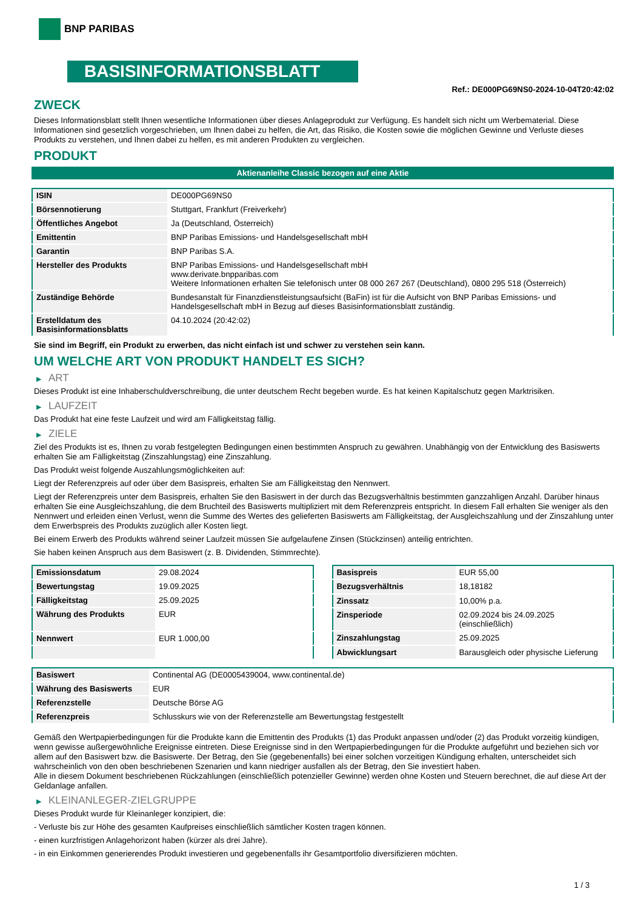BNP PARIBAS
BASISINFORMATIONSBLATT
Ref.: DE000PG69NS0-2024-10-04T20:42:02
ZWECK
Dieses Informationsblatt stellt Ihnen wesentliche Informationen über dieses Anlageprodukt zur Verfügung. Es handelt sich nicht um Werbematerial. Diese Informationen sind gesetzlich vorgeschrieben, um Ihnen dabei zu helfen, die Art, das Risiko, die Kosten sowie die möglichen Gewinne und Verluste dieses Produkts zu verstehen, und Ihnen dabei zu helfen, es mit anderen Produkten zu vergleichen.
PRODUKT
Aktienanleihe Classic bezogen auf eine Aktie
| ISIN | DE000PG69NS0 |
| Börsennotierung | Stuttgart, Frankfurt (Freiverkehr) |
| Öffentliches Angebot | Ja (Deutschland, Österreich) |
| Emittentin | BNP Paribas Emissions- und Handelsgesellschaft mbH |
| Garantin | BNP Paribas S.A. |
| Hersteller des Produkts | BNP Paribas Emissions- und Handelsgesellschaft mbH www.derivate.bnpparibas.com Weitere Informationen erhalten Sie telefonisch unter 08 000 267 267 (Deutschland), 0800 295 518 (Österreich) |
| Zuständige Behörde | Bundesanstalt für Finanzdienstleistungsaufsicht (BaFin) ist für die Aufsicht von BNP Paribas Emissions- und Handelsgesellschaft mbH in Bezug auf dieses Basisinformationsblatt zuständig. |
| Erstelldatum des Basisinformationsblatts | 04.10.2024 (20:42:02) |
Sie sind im Begriff, ein Produkt zu erwerben, das nicht einfach ist und schwer zu verstehen sein kann.
UM WELCHE ART VON PRODUKT HANDELT ES SICH?
▶ ART
Dieses Produkt ist eine Inhaberschuldverschreibung, die unter deutschem Recht begeben wurde. Es hat keinen Kapitalschutz gegen Marktrisiken.
▶ LAUFZEIT
Das Produkt hat eine feste Laufzeit und wird am Fälligkeitstag fällig.
▶ ZIELE
Ziel des Produkts ist es, Ihnen zu vorab festgelegten Bedingungen einen bestimmten Anspruch zu gewähren. Unabhängig von der Entwicklung des Basiswerts erhalten Sie am Fälligkeitstag (Zinszahlungstag) eine Zinszahlung.
Das Produkt weist folgende Auszahlungsmöglichkeiten auf:
Liegt der Referenzpreis auf oder über dem Basispreis, erhalten Sie am Fälligkeitstag den Nennwert.
Liegt der Referenzpreis unter dem Basispreis, erhalten Sie den Basiswert in der durch das Bezugsverhältnis bestimmten ganzzahligen Anzahl. Darüber hinaus erhalten Sie eine Ausgleichszahlung, die dem Bruchteil des Basiswerts multipliziert mit dem Referenzpreis entspricht. In diesem Fall erhalten Sie weniger als den Nennwert und erleiden einen Verlust, wenn die Summe des Wertes des gelieferten Basiswerts am Fälligkeitstag, der Ausgleichszahlung und der Zinszahlung unter dem Erwerbspreis des Produkts zuzüglich aller Kosten liegt.
Bei einem Erwerb des Produkts während seiner Laufzeit müssen Sie aufgelaufene Zinsen (Stückzinsen) anteilig entrichten.
Sie haben keinen Anspruch aus dem Basiswert (z. B. Dividenden, Stimmrechte).
| Emissionsdatum | 29.08.2024 |
| Bewertungstag | 19.09.2025 |
| Fälligkeitstag | 25.09.2025 |
| Währung des Produkts | EUR |
| Nennwert | EUR 1.000,00 |
| Basispreis | EUR 55,00 |
| Bezugsverhältnis | 18,18182 |
| Zinssatz | 10,00% p.a. |
| Zinsperiode | 02.09.2024 bis 24.09.2025 (einschließlich) |
| Zinszahlungstag | 25.09.2025 |
| Abwicklungsart | Barausgleich oder physische Lieferung |
| Basiswert | Continental AG (DE0005439004, www.continental.de) |
| Währung des Basiswerts | EUR |
| Referenzstelle | Deutsche Börse AG |
| Referenzpreis | Schlusskurs wie von der Referenzstelle am Bewertungstag festgestellt |
Gemäß den Wertpapierbedingungen für die Produkte kann die Emittentin des Produkts (1) das Produkt anpassen und/oder (2) das Produkt vorzeitig kündigen, wenn gewisse außergewöhnliche Ereignisse eintreten. Diese Ereignisse sind in den Wertpapierbedingungen für die Produkte aufgeführt und beziehen sich vor allem auf den Basiswert bzw. die Basiswerte. Der Betrag, den Sie (gegebenenfalls) bei einer solchen vorzeitigen Kündigung erhalten, unterscheidet sich wahrscheinlich von den oben beschriebenen Szenarien und kann niedriger ausfallen als der Betrag, den Sie investiert haben.
Alle in diesem Dokument beschriebenen Rückzahlungen (einschließlich potenzieller Gewinne) werden ohne Kosten und Steuern berechnet, die auf diese Art der Geldanlage anfallen.
▶ KLEINANLEGER-ZIELGRUPPE
Dieses Produkt wurde für Kleinanleger konzipiert, die:
- Verluste bis zur Höhe des gesamten Kaufpreises einschließlich sämtlicher Kosten tragen können.
- einen kurzfristigen Anlagehorizont haben (kürzer als drei Jahre).
- in ein Einkommen generierendes Produkt investieren und gegebenenfalls ihr Gesamtportfolio diversifizieren möchten.
1 / 3